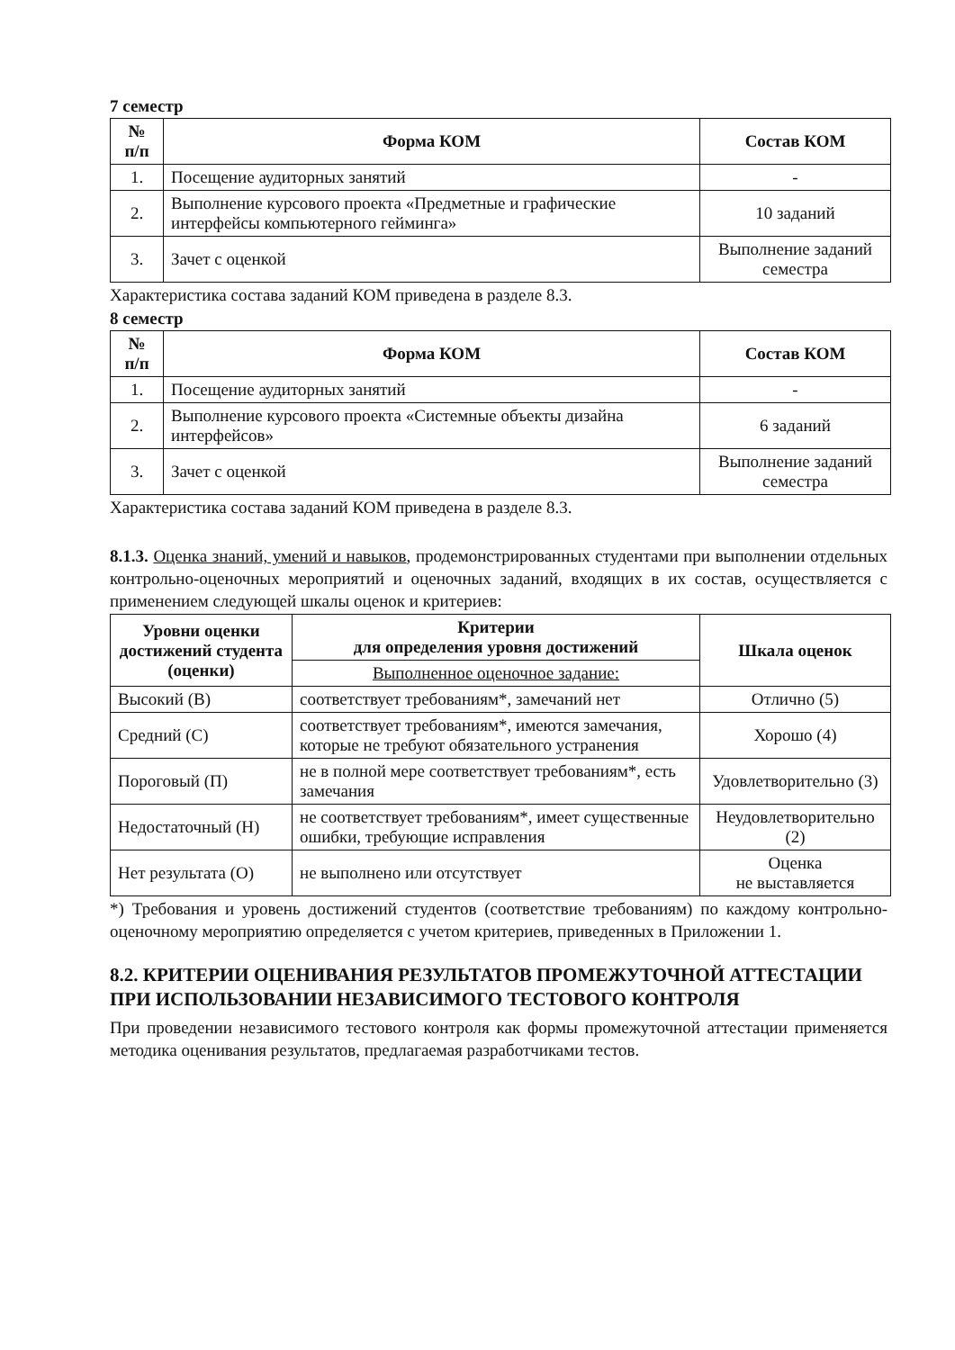7 семестр
| № п/п | Форма КОМ | Состав КОМ |
| --- | --- | --- |
| 1. | Посещение аудиторных занятий | - |
| 2. | Выполнение курсового проекта «Предметные и графические интерфейсы компьютерного гейминга» | 10 заданий |
| 3. | Зачет с оценкой | Выполнение заданий семестра |
Характеристика состава заданий КОМ приведена в разделе 8.3.
8 семестр
| № п/п | Форма КОМ | Состав КОМ |
| --- | --- | --- |
| 1. | Посещение аудиторных занятий | - |
| 2. | Выполнение курсового проекта «Системные объекты дизайна интерфейсов» | 6 заданий |
| 3. | Зачет с оценкой | Выполнение заданий семестра |
Характеристика состава заданий КОМ приведена в разделе 8.3.
8.1.3. Оценка знаний, умений и навыков, продемонстрированных студентами при выполнении отдельных контрольно-оценочных мероприятий и оценочных заданий, входящих в их состав, осуществляется с применением следующей шкалы оценок и критериев:
| Уровни оценки достижений студента (оценки) | Критерии для определения уровня достижений | Шкала оценок |
| --- | --- | --- |
| | Выполненное оценочное задание: | |
| Высокий (В) | соответствует требованиям*, замечаний нет | Отлично (5) |
| Средний (С) | соответствует требованиям*, имеются замечания, которые не требуют обязательного устранения | Хорошо (4) |
| Пороговый (П) | не в полной мере соответствует требованиям*, есть замечания | Удовлетворительно (3) |
| Недостаточный (Н) | не соответствует требованиям*, имеет существенные ошибки, требующие исправления | Неудовлетворительно (2) |
| Нет результата (О) | не выполнено или отсутствует | Оценка не выставляется |
*) Требования и уровень достижений студентов (соответствие требованиям) по каждому контрольно-оценочному мероприятию определяется с учетом критериев, приведенных в Приложении 1.
8.2. КРИТЕРИИ ОЦЕНИВАНИЯ РЕЗУЛЬТАТОВ ПРОМЕЖУТОЧНОЙ АТТЕСТАЦИИ ПРИ ИСПОЛЬЗОВАНИИ НЕЗАВИСИМОГО ТЕСТОВОГО КОНТРОЛЯ
При проведении независимого тестового контроля как формы промежуточной аттестации применяется методика оценивания результатов, предлагаемая разработчиками тестов.